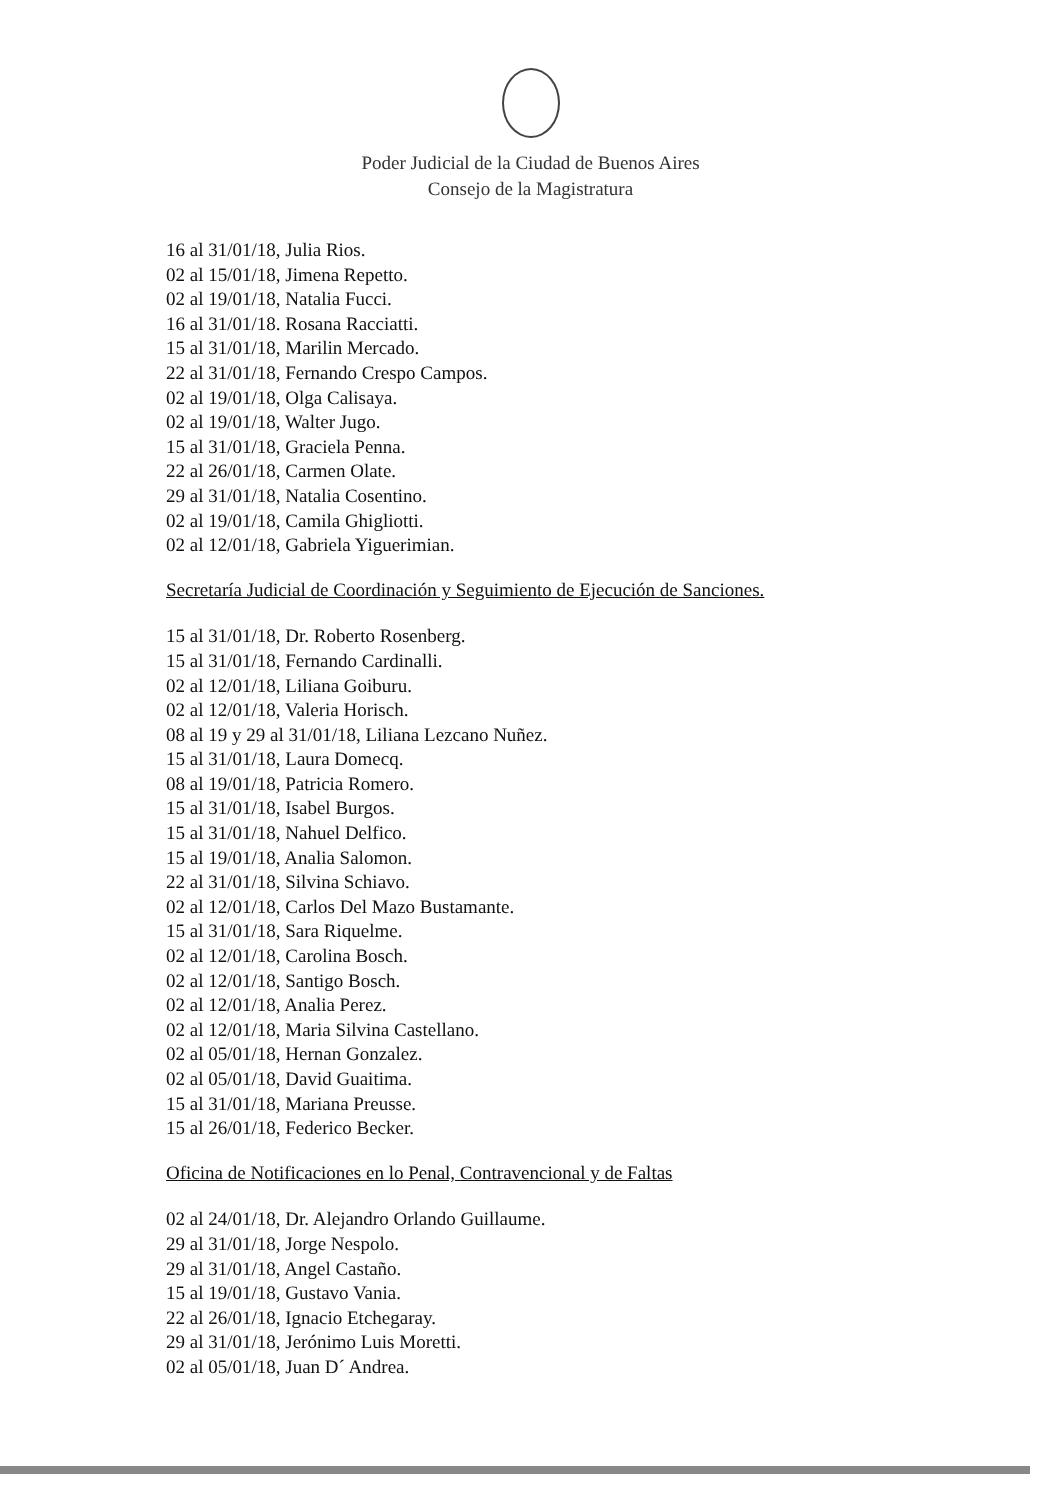Poder Judicial de la Ciudad de Buenos Aires
Consejo de la Magistratura
16 al 31/01/18, Julia Rios.
02 al 15/01/18, Jimena Repetto.
02 al 19/01/18, Natalia Fucci.
16 al 31/01/18. Rosana Racciatti.
15 al 31/01/18, Marilin Mercado.
22 al 31/01/18, Fernando Crespo Campos.
02 al 19/01/18, Olga Calisaya.
02 al 19/01/18, Walter Jugo.
15 al 31/01/18, Graciela Penna.
22 al 26/01/18, Carmen Olate.
29 al 31/01/18, Natalia Cosentino.
02 al 19/01/18, Camila Ghigliotti.
02 al 12/01/18, Gabriela Yiguerimian.
Secretaría Judicial de Coordinación y Seguimiento de Ejecución de Sanciones.
15 al 31/01/18, Dr. Roberto Rosenberg.
15 al 31/01/18, Fernando Cardinalli.
02 al 12/01/18, Liliana Goiburu.
02 al 12/01/18, Valeria Horisch.
08 al 19 y 29 al 31/01/18, Liliana Lezcano Nuñez.
15 al 31/01/18, Laura Domecq.
08 al 19/01/18, Patricia Romero.
15 al 31/01/18, Isabel Burgos.
15 al 31/01/18, Nahuel Delfico.
15 al 19/01/18, Analia Salomon.
22 al 31/01/18, Silvina Schiavo.
02 al 12/01/18, Carlos Del Mazo Bustamante.
15 al 31/01/18, Sara Riquelme.
02 al 12/01/18, Carolina Bosch.
02 al 12/01/18, Santigo Bosch.
02 al 12/01/18, Analia Perez.
02 al 12/01/18, Maria Silvina Castellano.
02 al 05/01/18, Hernan Gonzalez.
02 al 05/01/18, David Guaitima.
15 al 31/01/18, Mariana Preusse.
15 al 26/01/18, Federico Becker.
Oficina de Notificaciones en lo Penal, Contravencional y de Faltas
02 al 24/01/18, Dr. Alejandro Orlando Guillaume.
29 al 31/01/18, Jorge Nespolo.
29 al 31/01/18, Angel Castaño.
15 al 19/01/18, Gustavo Vania.
22 al 26/01/18, Ignacio Etchegaray.
29 al 31/01/18, Jerónimo Luis Moretti.
02 al 05/01/18, Juan D´ Andrea.